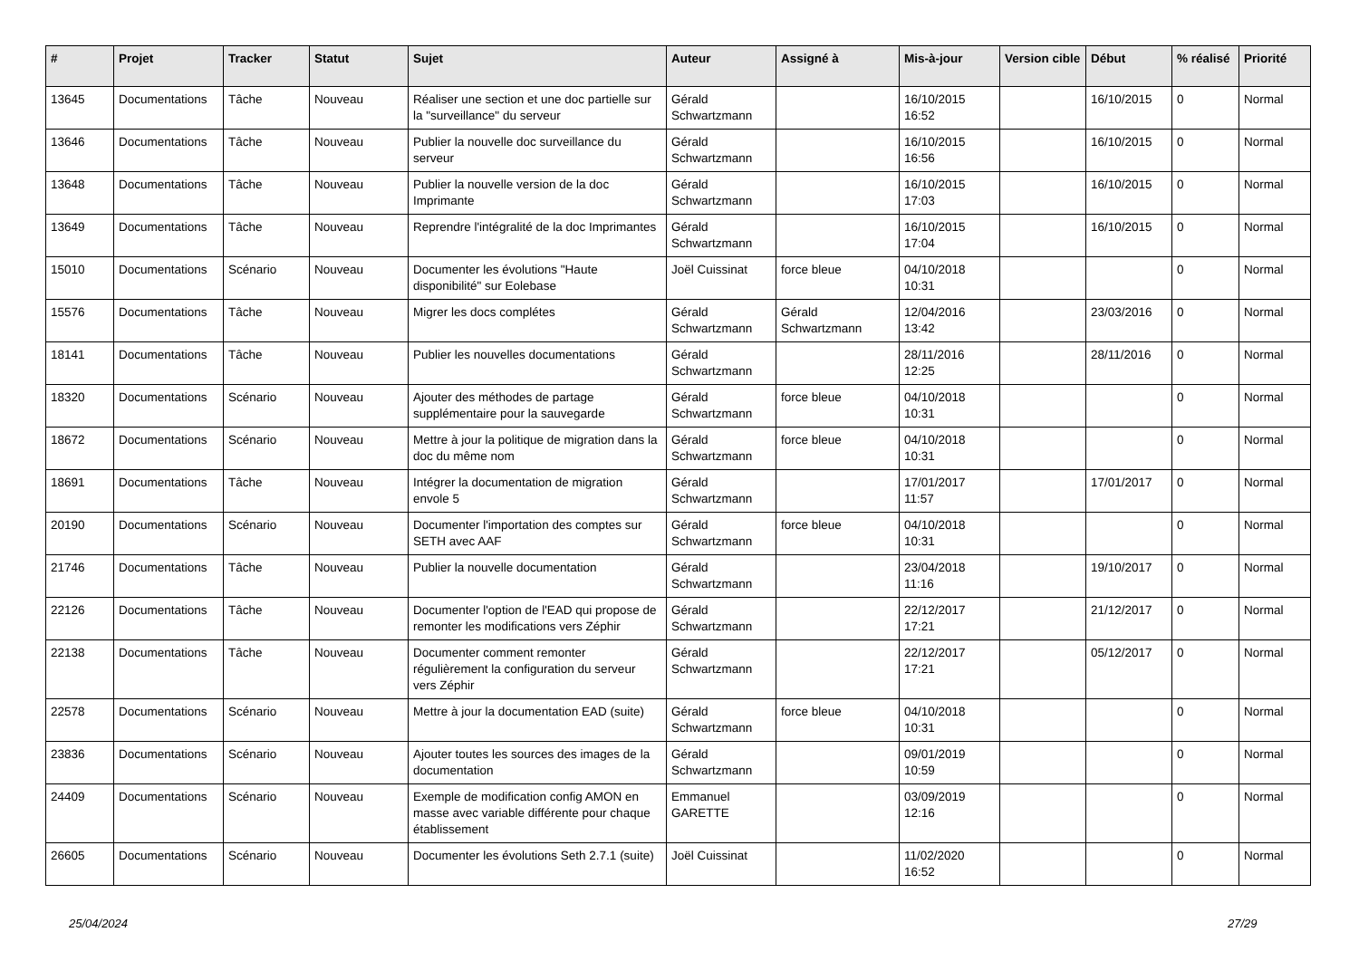| # | Projet | Tracker | Statut | Sujet | Auteur | Assigné à | Mis-à-jour | Version cible | Début | % réalisé | Priorité |
| --- | --- | --- | --- | --- | --- | --- | --- | --- | --- | --- | --- |
| 13645 | Documentations | Tâche | Nouveau | Réaliser une section et une doc partielle sur la "surveillance" du serveur | Gérald Schwartzmann | | 16/10/2015 16:52 | | 16/10/2015 | 0 | Normal |
| 13646 | Documentations | Tâche | Nouveau | Publier la nouvelle doc surveillance du serveur | Gérald Schwartzmann | | 16/10/2015 16:56 | | 16/10/2015 | 0 | Normal |
| 13648 | Documentations | Tâche | Nouveau | Publier la nouvelle version de la doc Imprimante | Gérald Schwartzmann | | 16/10/2015 17:03 | | 16/10/2015 | 0 | Normal |
| 13649 | Documentations | Tâche | Nouveau | Reprendre l'intégralité de la doc Imprimantes | Gérald Schwartzmann | | 16/10/2015 17:04 | | 16/10/2015 | 0 | Normal |
| 15010 | Documentations | Scénario | Nouveau | Documenter les évolutions "Haute disponibilité" sur Eolebase | Joël Cuissinat | force bleue | 04/10/2018 10:31 | | | 0 | Normal |
| 15576 | Documentations | Tâche | Nouveau | Migrer les docs complétes | Gérald Schwartzmann | Gérald Schwartzmann | 12/04/2016 13:42 | | 23/03/2016 | 0 | Normal |
| 18141 | Documentations | Tâche | Nouveau | Publier les nouvelles documentations | Gérald Schwartzmann | | 28/11/2016 12:25 | | 28/11/2016 | 0 | Normal |
| 18320 | Documentations | Scénario | Nouveau | Ajouter des méthodes de partage supplémentaire pour la sauvegarde | Gérald Schwartzmann | force bleue | 04/10/2018 10:31 | | | 0 | Normal |
| 18672 | Documentations | Scénario | Nouveau | Mettre à jour la politique de migration dans la doc du même nom | Gérald Schwartzmann | force bleue | 04/10/2018 10:31 | | | 0 | Normal |
| 18691 | Documentations | Tâche | Nouveau | Intégrer la documentation de migration envole 5 | Gérald Schwartzmann | | 17/01/2017 11:57 | | 17/01/2017 | 0 | Normal |
| 20190 | Documentations | Scénario | Nouveau | Documenter l'importation des comptes sur SETH avec AAF | Gérald Schwartzmann | force bleue | 04/10/2018 10:31 | | | 0 | Normal |
| 21746 | Documentations | Tâche | Nouveau | Publier la nouvelle documentation | Gérald Schwartzmann | | 23/04/2018 11:16 | | 19/10/2017 | 0 | Normal |
| 22126 | Documentations | Tâche | Nouveau | Documenter l'option de l'EAD qui propose de remonter les modifications vers Zéphir | Gérald Schwartzmann | | 22/12/2017 17:21 | | 21/12/2017 | 0 | Normal |
| 22138 | Documentations | Tâche | Nouveau | Documenter comment remonter régulièrement la configuration du serveur vers Zéphir | Gérald Schwartzmann | | 22/12/2017 17:21 | | 05/12/2017 | 0 | Normal |
| 22578 | Documentations | Scénario | Nouveau | Mettre à jour la documentation EAD (suite) | Gérald Schwartzmann | force bleue | 04/10/2018 10:31 | | | 0 | Normal |
| 23836 | Documentations | Scénario | Nouveau | Ajouter toutes les sources des images de la documentation | Gérald Schwartzmann | | 09/01/2019 10:59 | | | 0 | Normal |
| 24409 | Documentations | Scénario | Nouveau | Exemple de modification config AMON en masse avec variable différente pour chaque établissement | Emmanuel GARETTE | | 03/09/2019 12:16 | | | 0 | Normal |
| 26605 | Documentations | Scénario | Nouveau | Documenter les évolutions Seth 2.7.1 (suite) | Joël Cuissinat | | 11/02/2020 16:52 | | | 0 | Normal |
25/04/2024 27/29